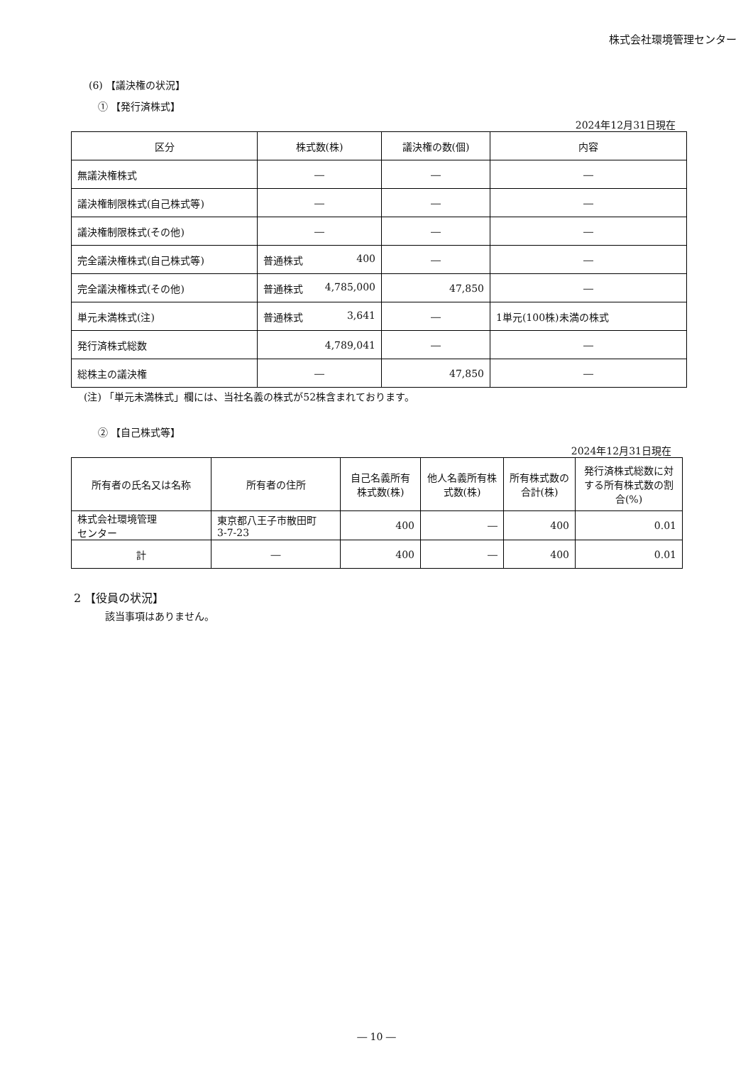株式会社環境管理センター
(6) 【議決権の状況】
① 【発行済株式】
2024年12月31日現在
| 区分 | 株式数(株) | 議決権の数(個) | 内容 |
| --- | --- | --- | --- |
| 無議決権株式 | ― | ― | ― |
| 議決権制限株式(自己株式等) | ― | ― | ― |
| 議決権制限株式(その他) | ― | ― | ― |
| 完全議決権株式(自己株式等) | 普通株式 400 | ― | ― |
| 完全議決権株式(その他) | 普通株式 4,785,000 | 47,850 | ― |
| 単元未満株式(注) | 普通株式 3,641 | ― | 1単元(100株)未満の株式 |
| 発行済株式総数 | 4,789,041 | ― | ― |
| 総株主の議決権 | ― | 47,850 | ― |
(注) 「単元未満株式」欄には、当社名義の株式が52株含まれております。
② 【自己株式等】
2024年12月31日現在
| 所有者の氏名又は名称 | 所有者の住所 | 自己名義所有株式数(株) | 他人名義所有株式数(株) | 所有株式数の合計(株) | 発行済株式総数に対する所有株式数の割合(%) |
| --- | --- | --- | --- | --- | --- |
| 株式会社環境管理 センター | 東京都八王子市散田町 3-7-23 | 400 | ― | 400 | 0.01 |
| 計 | ― | 400 | ― | 400 | 0.01 |
2 【役員の状況】
該当事項はありません。
― 10 ―